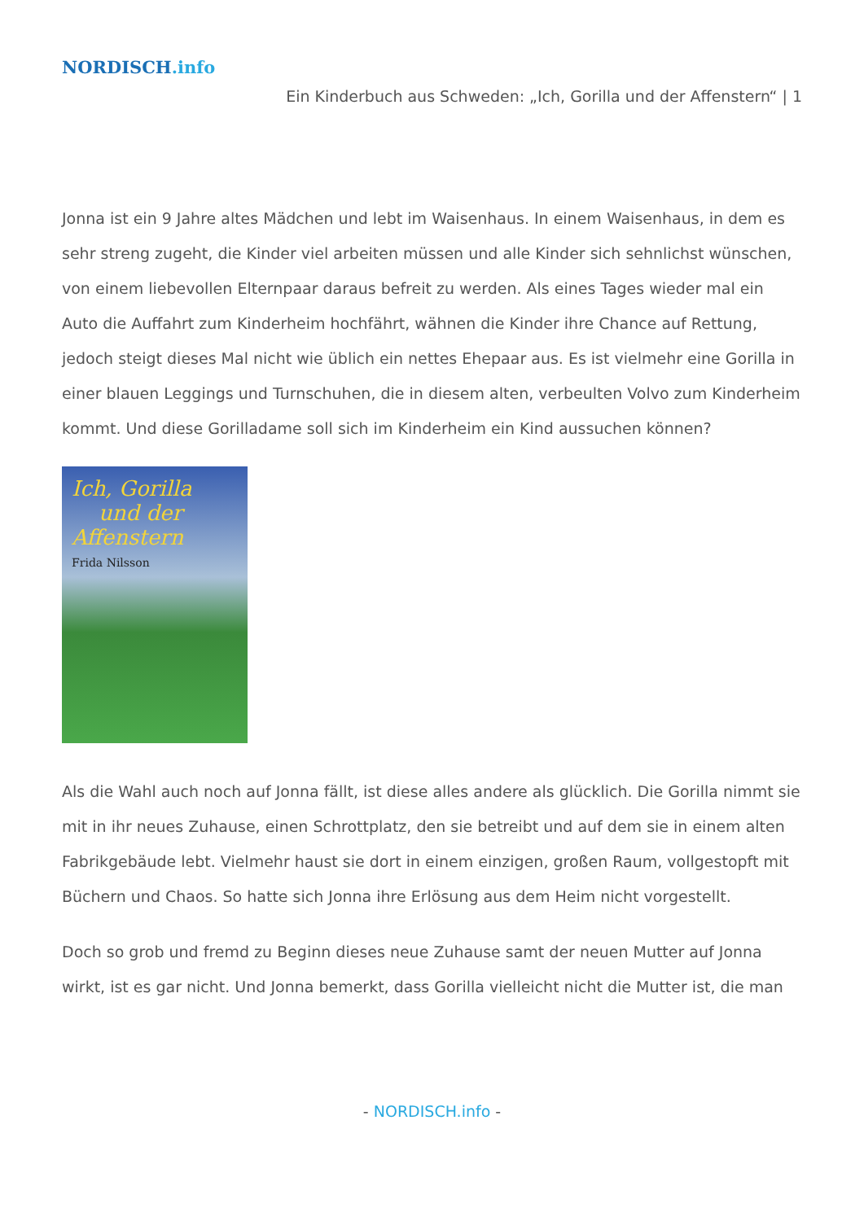NORDISCH.info
Ein Kinderbuch aus Schweden: „Ich, Gorilla und der Affenstern“ | 1
Jonna ist ein 9 Jahre altes Mädchen und lebt im Waisenhaus. In einem Waisenhaus, in dem es sehr streng zugeht, die Kinder viel arbeiten müssen und alle Kinder sich sehnlichst wünschen, von einem liebevollen Elternpaar daraus befreit zu werden. Als eines Tages wieder mal ein Auto die Auffahrt zum Kinderheim hochfährt, wähnen die Kinder ihre Chance auf Rettung, jedoch steigt dieses Mal nicht wie üblich ein nettes Ehepaar aus. Es ist vielmehr eine Gorilla in einer blauen Leggings und Turnschuhen, die in diesem alten, verbeulten Volvo zum Kinderheim kommt. Und diese Gorilladame soll sich im Kinderheim ein Kind aussuchen können?
Ich, Gorilla
und der
Affenstern
Frida Nilsson
Als die Wahl auch noch auf Jonna fällt, ist diese alles andere als glücklich. Die Gorilla nimmt sie mit in ihr neues Zuhause, einen Schrottplatz, den sie betreibt und auf dem sie in einem alten Fabrikgebäude lebt. Vielmehr haust sie dort in einem einzigen, großen Raum, vollgestopft mit Büchern und Chaos. So hatte sich Jonna ihre Erlösung aus dem Heim nicht vorgestellt.
Doch so grob und fremd zu Beginn dieses neue Zuhause samt der neuen Mutter auf Jonna wirkt, ist es gar nicht. Und Jonna bemerkt, dass Gorilla vielleicht nicht die Mutter ist, die man
- NORDISCH.info -